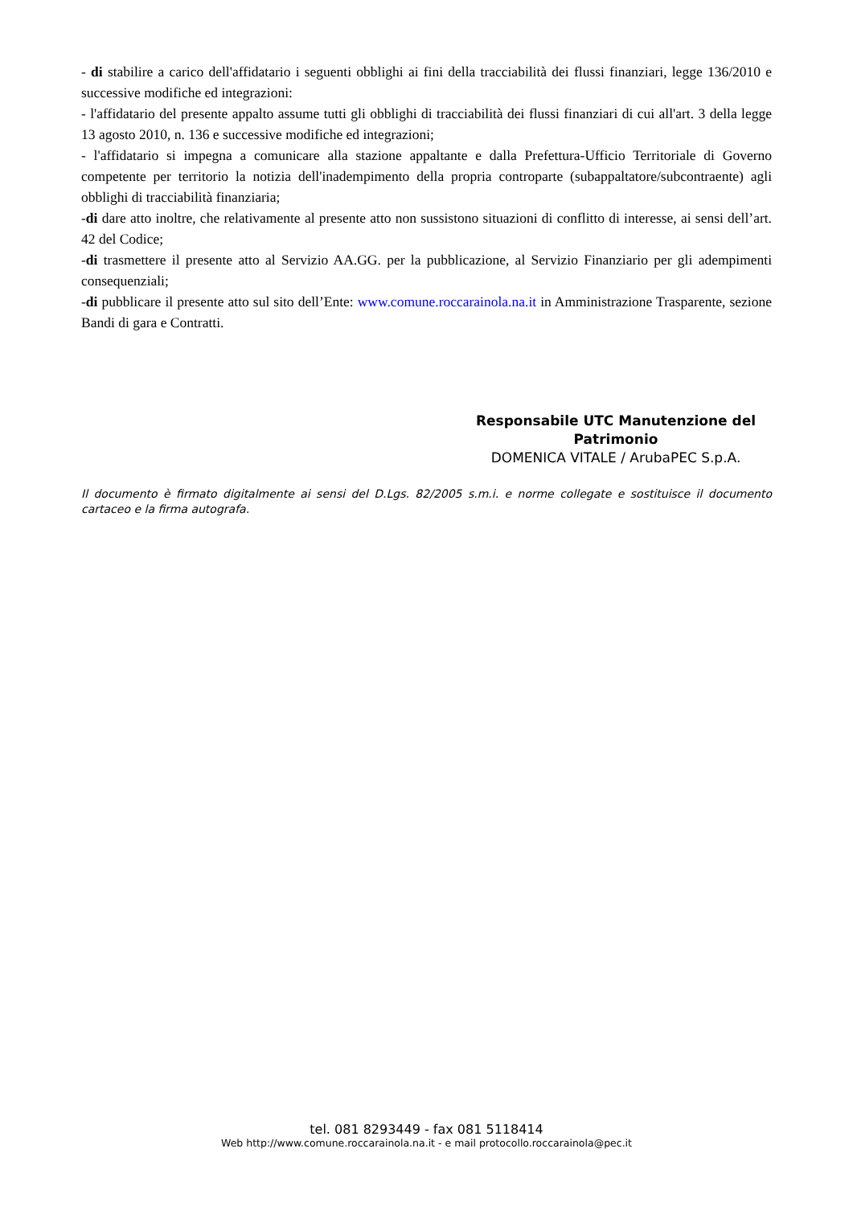- di stabilire a carico dell'affidatario i seguenti obblighi ai fini della tracciabilità dei flussi finanziari, legge 136/2010 e successive modifiche ed integrazioni:
- l'affidatario del presente appalto assume tutti gli obblighi di tracciabilità dei flussi finanziari di cui all'art. 3 della legge 13 agosto 2010, n. 136 e successive modifiche ed integrazioni;
- l'affidatario si impegna a comunicare alla stazione appaltante e dalla Prefettura-Ufficio Territoriale di Governo competente per territorio la notizia dell'inadempimento della propria controparte (subappaltatore/subcontraente) agli obblighi di tracciabilità finanziaria;
-di dare atto inoltre, che relativamente al presente atto non sussistono situazioni di conflitto di interesse, ai sensi dell’art. 42 del Codice;
-di trasmettere il presente atto al Servizio AA.GG. per la pubblicazione, al Servizio Finanziario per gli adempimenti consequenziali;
-di pubblicare il presente atto sul sito dell’Ente: www.comune.roccarainola.na.it in Amministrazione Trasparente, sezione Bandi di gara e Contratti.
Responsabile UTC Manutenzione del Patrimonio
DOMENICA VITALE / ArubaPEC S.p.A.
Il documento è firmato digitalmente ai sensi del D.Lgs. 82/2005 s.m.i. e norme collegate e sostituisce il documento cartaceo e la firma autografa.
tel. 081 8293449 - fax 081 5118414
Web http://www.comune.roccarainola.na.it - e mail protocollo.roccarainola@pec.it